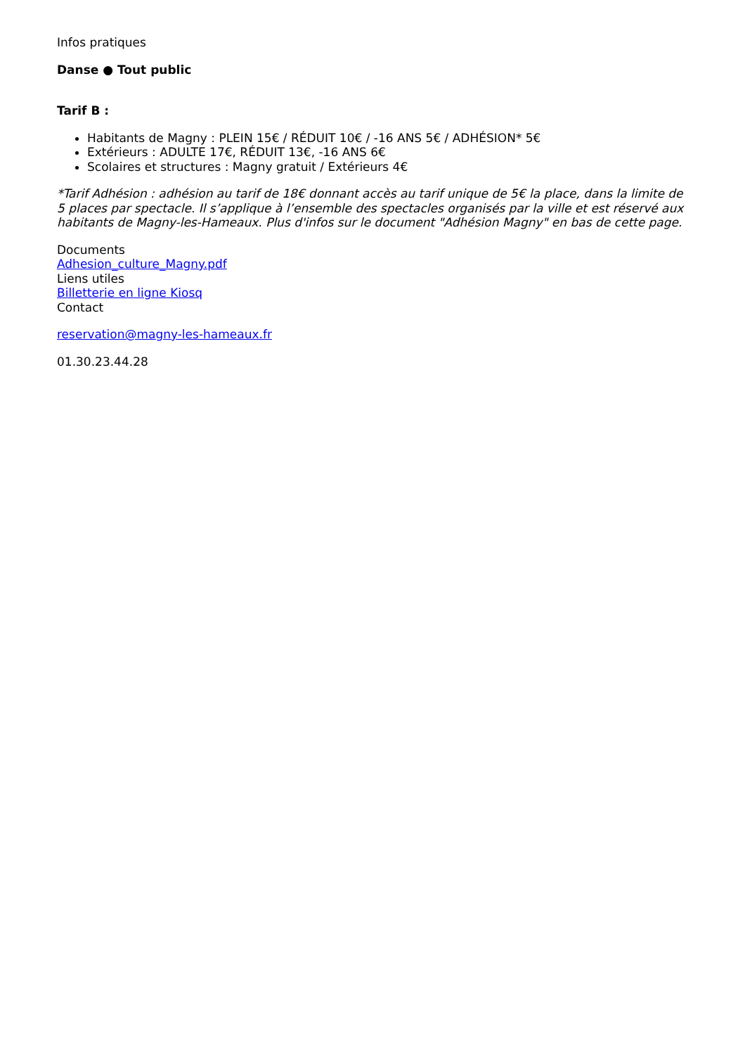Infos pratiques
Danse ● Tout public
Tarif B :
Habitants de Magny : PLEIN 15€ / RÉDUIT 10€ / -16 ANS 5€ / ADHÉSION* 5€
Extérieurs : ADULTE 17€, RÉDUIT 13€, -16 ANS 6€
Scolaires et structures : Magny gratuit / Extérieurs 4€
*Tarif Adhésion : adhésion au tarif de 18€ donnant accès au tarif unique de 5€ la place, dans la limite de 5 places par spectacle. Il s’applique à l’ensemble des spectacles organisés par la ville et est réservé aux habitants de Magny-les-Hameaux. Plus d'infos sur le document "Adhésion Magny" en bas de cette page.
Documents
Adhesion_culture_Magny.pdf
Liens utiles
Billetterie en ligne Kiosq
Contact
reservation@magny-les-hameaux.fr
01.30.23.44.28